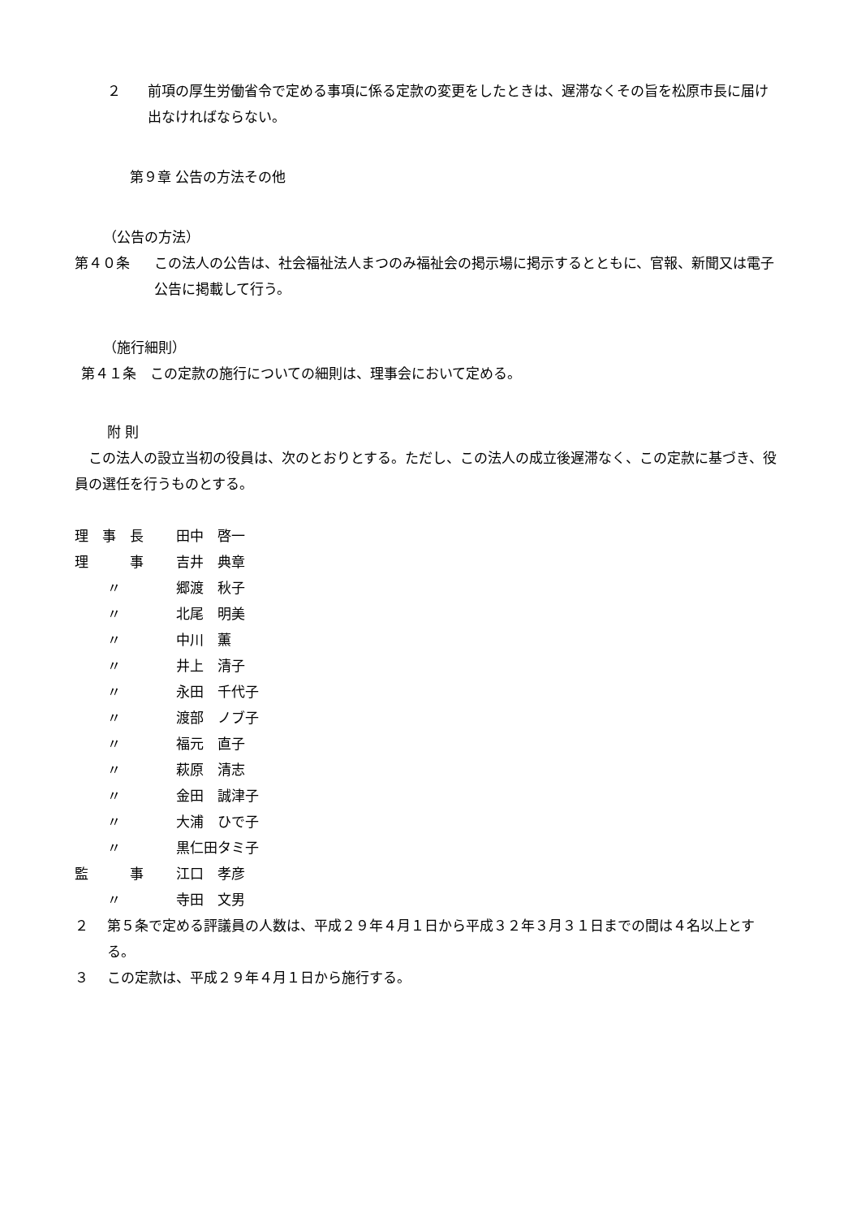２ 前項の厚生労働省令で定める事項に係る定款の変更をしたときは、遅滞なくその旨を松原市長に届け出なければならない。
第９章 公告の方法その他
（公告の方法）
第４０条 この法人の公告は、社会福祉法人まつのみ福祉会の掲示場に掲示するとともに、官報、新聞又は電子公告に掲載して行う。
（施行細則）
第４１条　この定款の施行についての細則は、理事会において定める。
附 則
　この法人の設立当初の役員は、次のとおりとする。ただし、この法人の成立後遅滞なく、この定款に基づき、役員の選任を行うものとする。
理　事　長 田中　啓一
理　　　事 吉井　典章
〃 郷渡　秋子
〃 北尾　明美
〃 中川　薫
〃 井上　清子
〃 永田　千代子
〃 渡部　ノブ子
〃 福元　直子
〃 萩原　清志
〃 金田　誠津子
〃 大浦　ひで子
〃 黒仁田タミ子
監　　　事 江口　孝彦
〃 寺田　文男
２ 第５条で定める評議員の人数は、平成２９年４月１日から平成３２年３月３１日までの間は４名以上とする。
３ この定款は、平成２９年４月１日から施行する。